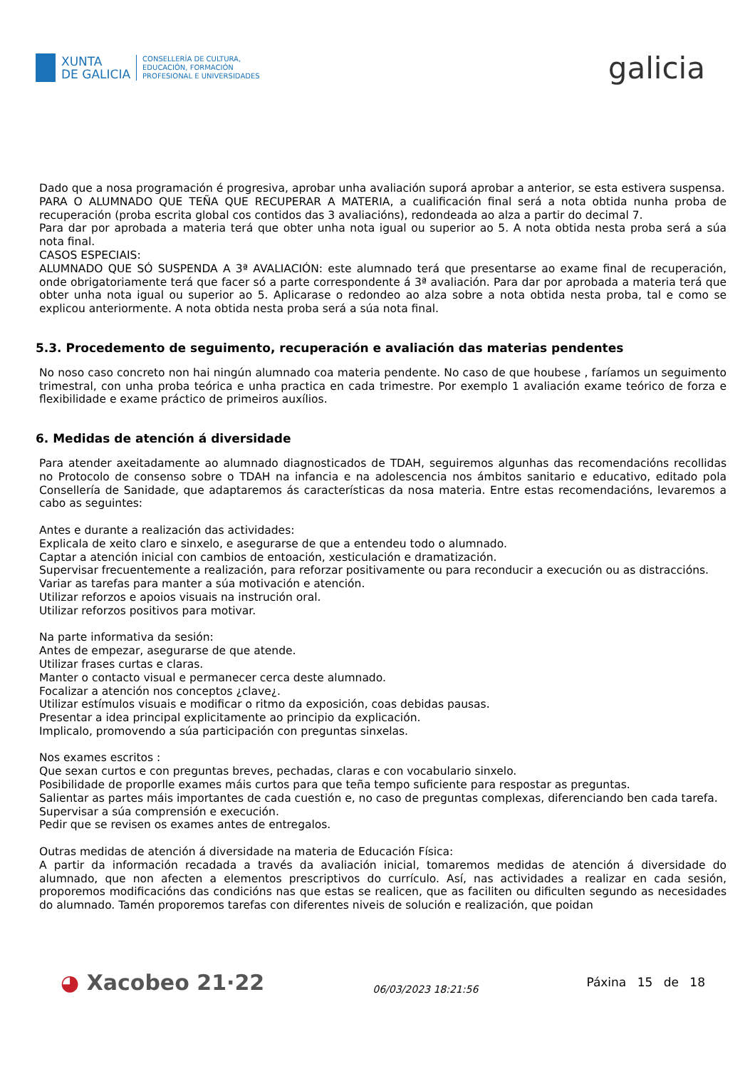XUNTA
DE GALICIA
CONSELLERÍA DE CULTURA,
EDUCACIÓN, FORMACIÓN
PROFESIONAL E UNIVERSIDADES
galicia
Dado que a nosa programación é progresiva, aprobar unha avaliación suporá aprobar a anterior, se esta estivera suspensa.
PARA O ALUMNADO QUE TEÑA QUE RECUPERAR A MATERIA, a cualificación final será a nota obtida nunha proba de recuperación (proba escrita global cos contidos das 3 avaliacións), redondeada ao alza a partir do decimal 7.
Para dar por aprobada a materia terá que obter unha nota igual ou superior ao 5. A nota obtida nesta proba será a súa nota final.
CASOS ESPECIAIS:
ALUMNADO QUE SÓ SUSPENDA A 3ª AVALIACIÓN: este alumnado terá que presentarse ao exame final de recuperación, onde obrigatoriamente terá que facer só a parte correspondente á 3ª avaliación. Para dar por aprobada a materia terá que obter unha nota igual ou superior ao 5. Aplicarase o redondeo ao alza sobre a nota obtida nesta proba, tal e como se explicou anteriormente. A nota obtida nesta proba será a súa nota final.
5.3. Procedemento de seguimento, recuperación e avaliación das materias pendentes
No noso caso concreto non hai ningún alumnado coa materia pendente. No caso de que houbese , faríamos un seguimento trimestral, con unha proba teórica e unha practica en cada trimestre. Por exemplo 1 avaliación exame teórico de forza e flexibilidade e exame práctico de primeiros auxílios.
6. Medidas de atención á diversidade
Para atender axeitadamente ao alumnado diagnosticados de TDAH, seguiremos algunhas das recomendacións recollidas no Protocolo de consenso sobre o TDAH na infancia e na adolescencia nos ámbitos sanitario e educativo, editado pola Consellería de Sanidade, que adaptaremos ás características da nosa materia. Entre estas recomendacións, levaremos a cabo as seguintes:
Antes e durante a realización das actividades:
Explicala de xeito claro e sinxelo, e asegurarse de que a entendeu todo o alumnado.
Captar a atención inicial con cambios de entoación, xesticulación e dramatización.
Supervisar frecuentemente a realización, para reforzar positivamente ou para reconducir a execución ou as distraccións.
Variar as tarefas para manter a súa motivación e atención.
Utilizar reforzos e apoios visuais na instrución oral.
Utilizar reforzos positivos para motivar.
Na parte informativa da sesión:
Antes de empezar, asegurarse de que atende.
Utilizar frases curtas e claras.
Manter o contacto visual e permanecer cerca deste alumnado.
Focalizar a atención nos conceptos ¿clave¿.
Utilizar estímulos visuais e modificar o ritmo da exposición, coas debidas pausas.
Presentar a idea principal explicitamente ao principio da explicación.
Implicalo, promovendo a súa participación con preguntas sinxelas.
Nos exames escritos :
Que sexan curtos e con preguntas breves, pechadas, claras e con vocabulario sinxelo.
Posibilidade de proporlle exames máis curtos para que teña tempo suficiente para respostar as preguntas.
Salientar as partes máis importantes de cada cuestión e, no caso de preguntas complexas, diferenciando ben cada tarefa.
Supervisar a súa comprensión e execución.
Pedir que se revisen os exames antes de entregalos.
Outras medidas de atención á diversidade na materia de Educación Física:
A partir da información recadada a través da avaliación inicial, tomaremos medidas de atención á diversidade do alumnado, que non afecten a elementos prescriptivos do currículo. Así, nas actividades a realizar en cada sesión, proporemos modificacións das condicións nas que estas se realicen, que as faciliten ou dificulten segundo as necesidades do alumnado. Tamén proporemos tarefas con diferentes niveis de solución e realización, que poidan
◕ Xacobeo 21·22
06/03/2023 18:21:56
Páxina 15 de 18